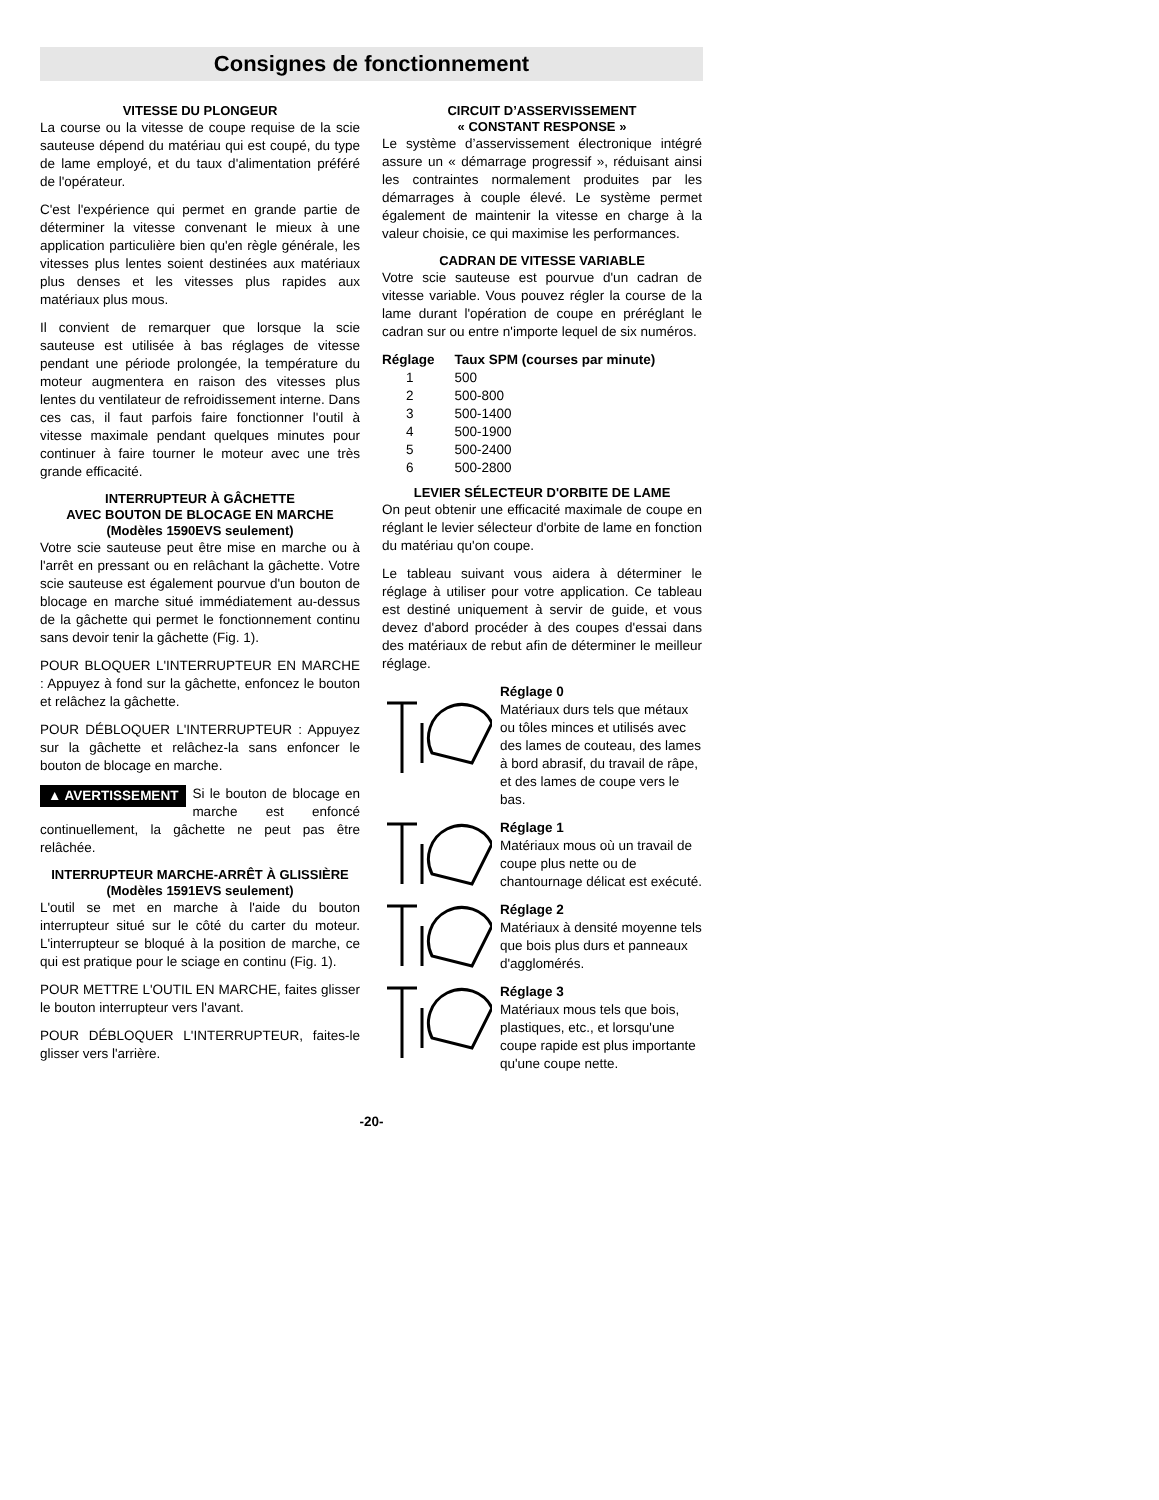Consignes de fonctionnement
VITESSE DU PLONGEUR
La course ou la vitesse de coupe requise de la scie sauteuse dépend du matériau qui est coupé, du type de lame employé, et du taux d'alimentation préféré de l'opérateur.
C'est l'expérience qui permet en grande partie de déterminer la vitesse convenant le mieux à une application particulière bien qu'en règle générale, les vitesses plus lentes soient destinées aux matériaux plus denses et les vitesses plus rapides aux matériaux plus mous.
Il convient de remarquer que lorsque la scie sauteuse est utilisée à bas réglages de vitesse pendant une période prolongée, la température du moteur augmentera en raison des vitesses plus lentes du ventilateur de refroidissement interne. Dans ces cas, il faut parfois faire fonctionner l'outil à vitesse maximale pendant quelques minutes pour continuer à faire tourner le moteur avec une très grande efficacité.
INTERRUPTEUR À GÂCHETTE
AVEC BOUTON DE BLOCAGE EN MARCHE
(Modèles 1590EVS seulement)
Votre scie sauteuse peut être mise en marche ou à l'arrêt en pressant ou en relâchant la gâchette. Votre scie sauteuse est également pourvue d'un bouton de blocage en marche situé immédiatement au-dessus de la gâchette qui permet le fonctionnement continu sans devoir tenir la gâchette (Fig. 1).
POUR BLOQUER L'INTERRUPTEUR EN MARCHE : Appuyez à fond sur la gâchette, enfoncez le bouton et relâchez la gâchette.
POUR DÉBLOQUER L'INTERRUPTEUR : Appuyez sur la gâchette et relâchez-la sans enfoncer le bouton de blocage en marche.
▲ AVERTISSEMENT Si le bouton de blocage en marche est enfoncé continuellement, la gâchette ne peut pas être relâchée.
INTERRUPTEUR MARCHE-ARRÊT À GLISSIÈRE
(Modèles 1591EVS seulement)
L'outil se met en marche à l'aide du bouton interrupteur situé sur le côté du carter du moteur. L'interrupteur se bloqué à la position de marche, ce qui est pratique pour le sciage en continu (Fig. 1).
POUR METTRE L'OUTIL EN MARCHE, faites glisser le bouton interrupteur vers l'avant.
POUR DÉBLOQUER L'INTERRUPTEUR, faites-le glisser vers l'arrière.
CIRCUIT D’ASSERVISSEMENT
« CONSTANT RESPONSE »
Le système d’asservissement électronique intégré assure un « démarrage progressif », réduisant ainsi les contraintes normalement produites par les démarrages à couple élevé. Le système permet également de maintenir la vitesse en charge à la valeur choisie, ce qui maximise les performances.
CADRAN DE VITESSE VARIABLE
Votre scie sauteuse est pourvue d'un cadran de vitesse variable. Vous pouvez régler la course de la lame durant l'opération de coupe en préréglant le cadran sur ou entre n'importe lequel de six numéros.
| Réglage | Taux SPM (courses par minute) |
| --- | --- |
| 1 | 500 |
| 2 | 500-800 |
| 3 | 500-1400 |
| 4 | 500-1900 |
| 5 | 500-2400 |
| 6 | 500-2800 |
LEVIER SÉLECTEUR D'ORBITE DE LAME
On peut obtenir une efficacité maximale de coupe en réglant le levier sélecteur d'orbite de lame en fonction du matériau qu'on coupe.
Le tableau suivant vous aidera à déterminer le réglage à utiliser pour votre application. Ce tableau est destiné uniquement à servir de guide, et vous devez d'abord procéder à des coupes d'essai dans des matériaux de rebut afin de déterminer le meilleur réglage.
Réglage 0
Matériaux durs tels que métaux ou tôles minces et utilisés avec des lames de couteau, des lames à bord abrasif, du travail de râpe, et des lames de coupe vers le bas.
Réglage 1
Matériaux mous où un travail de coupe plus nette ou de chantournage délicat est exécuté.
Réglage 2
Matériaux à densité moyenne tels que bois plus durs et panneaux d'agglomérés.
Réglage 3
Matériaux mous tels que bois, plastiques, etc., et lorsqu'une coupe rapide est plus importante qu'une coupe nette.
-20-